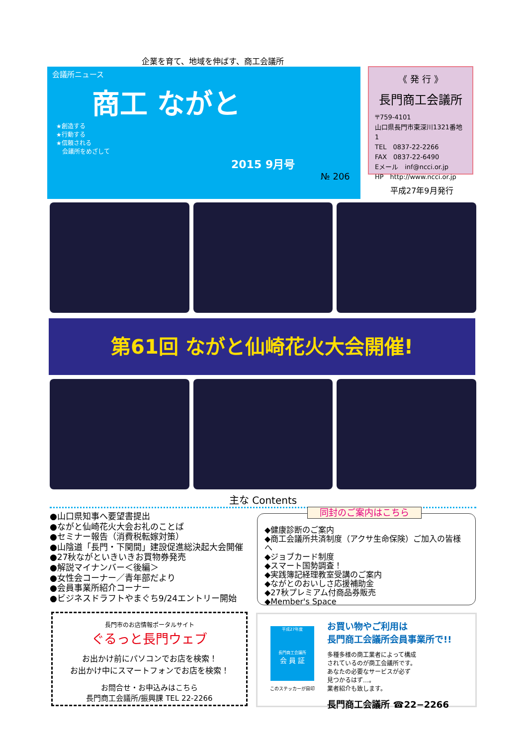企業を育て、地域を伸ばす、商工会議所
会議所ニュース
商工 ながと
★創造する
★行動する
★信頼される
　会議所をめざして
2015 9月号
№ 206
《 発 行 》
長門商工会議所
〒759-4101
山口県長門市東深川1321番地1
TEL　0837-22-2266
FAX　0837-22-6490
Eメール　inf@ncci.or.jp
HP　http://www.ncci.or.jp
平成27年9月発行
第61回 ながと仙崎花火大会開催!
主な Contents
●山口県知事へ要望書提出
●ながと仙崎花火大会お礼のことば
●セミナー報告（消費税転嫁対策）
●山陰道「長門・下関間」建設促進総決起大会開催
●27秋ながといきいきお買物券発売
●解説マイナンバー＜後編＞
●女性会コーナー／青年部だより
●会員事業所紹介コーナー
●ビジネスドラフトやまぐち9/24エントリー開始
同封のご案内はこちら
◆健康診断のご案内
◆商工会議所共済制度（アクサ生命保険）ご加入の皆様へ
◆ジョブカード制度
◆スマート国勢調査！
◆実践簿記経理教室受講のご案内
◆ながとのおいしさ応援補助金
◆27秋プレミアム付商品券販売
◆Member's Space
長門市のお店情報ポータルサイト
ぐるっと長門ウェブ
お出かけ前にパソコンでお店を検索！
お出かけ中にスマートフォンでお店を検索！
お問合せ・お申込みはこちら
長門商工会議所/振興課 TEL 22-2266
平成27年度
長門商工会議所
会 員 証
このステッカーが目印
お買い物やご利用は
長門商工会議所会員事業所で!!
多種多様の商工業者によって構成
されているのが商工会議所です。
あなたの必要なサービスが必ず
見つかるはず…。
業者紹介も致します。
長門商工会議所 ☎22−2266